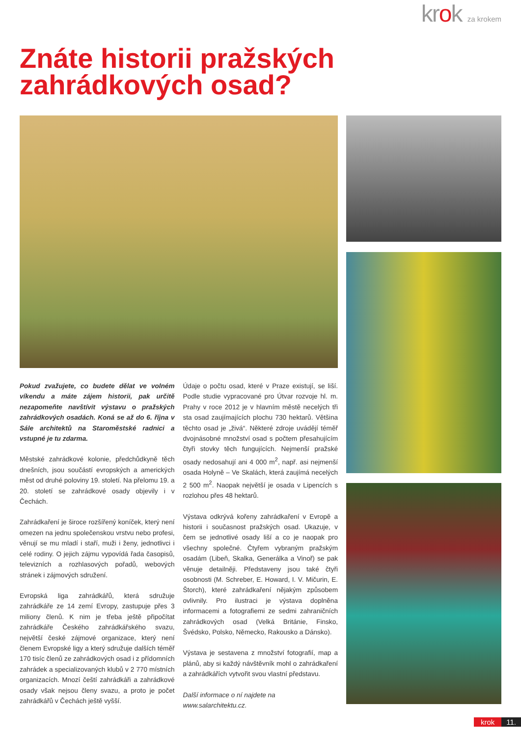krok za krokem
Znáte historii pražských zahrádkových osad?
Pokud zvažujete, co budete dělat ve volném víkendu a máte zájem historii, pak určitě nezapomeňte navštívit výstavu o pražských zahrádkových osadách. Koná se až do 6. října v Sále architektů na Staroměstské radnici a vstupné je tu zdarma.
Městské zahrádkové kolonie, předchůdkyně těch dnešních, jsou součástí evropských a amerických měst od druhé poloviny 19. století. Na přelomu 19. a 20. století se zahrádkové osady objevily i v Čechách.
Zahrádkaření je široce rozšířený koníček, který není omezen na jednu společenskou vrstvu nebo profesi, věnují se mu mladí i staří, muži i ženy, jednotlivci i celé rodiny. O jejich zájmu vypovídá řada časopisů, televizních a rozhlasových pořadů, webových stránek i zájmových sdružení.
Evropská liga zahrádkářů, která sdružuje zahrádkáře ze 14 zemí Evropy, zastupuje přes 3 miliony členů. K nim je třeba ještě připočítat zahrádkáře Českého zahrádkářského svazu, největší české zájmové organizace, který není členem Evropské ligy a který sdružuje dalších téměř 170 tisíc členů ze zahrádkových osad i z přídomních zahrádek a specializovaných klubů v 2 770 místních organizacích. Mnozí čeští zahrádkáři a zahrádkové osady však nejsou členy svazu, a proto je počet zahrádkářů v Čechách ještě vyšší.
Údaje o počtu osad, které v Praze existují, se liší. Podle studie vypracované pro Útvar rozvoje hl. m. Prahy v roce 2012 je v hlavním městě necelých tři sta osad zaujímajících plochu 730 hektarů. Většina těchto osad je „živá“. Některé zdroje uvádějí téměř dvojnásobné množství osad s počtem přesahujícím čtyři stovky těch fungujících. Nejmenší pražské osady nedosahují ani 4 000 m<sup>2</sup>, např. asi nejmenší osada Holyně – Ve Skalách, která zaujímá necelých 2 500 m<sup>2</sup>. Naopak největší je osada v Lipencích s rozlohou přes 48 hektarů.
Výstava odkrývá kořeny zahrádkaření v Evropě a historii i současnost pražských osad. Ukazuje, v čem se jednotlivé osady liší a co je naopak pro všechny společné. Čtyřem vybraným pražským osadám (Libeň, Skalka, Generálka a Vinoř) se pak věnuje detailněji. Představeny jsou také čtyři osobnosti (M. Schreber, E. Howard, I. V. Mičurin, E. Štorch), které zahrádkaření nějakým způsobem ovlivnily. Pro ilustraci je výstava doplněna informacemi a fotografiemi ze sedmi zahraničních zahrádkových osad (Velká Británie, Finsko, Švédsko, Polsko, Německo, Rakousko a Dánsko).
Výstava je sestavena z množství fotografií, map a plánů, aby si každý návštěvník mohl o zahrádkaření a zahrádkářích vytvořit svou vlastní představu.
Další informace o ní najdete na
www.salarchitektu.cz.
krok 11.